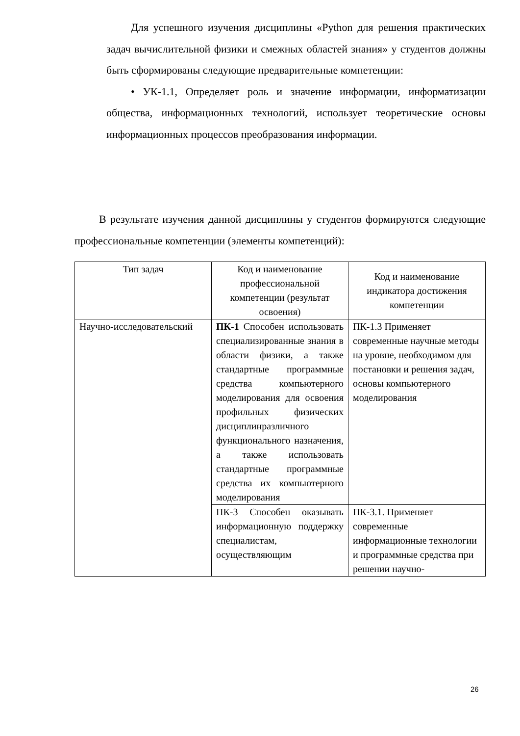Для успешного изучения дисциплины «Python для решения практических задач вычислительной физики и смежных областей знания» у студентов должны быть сформированы следующие предварительные компетенции:
• УК-1.1, Определяет роль и значение информации, информатизации общества, информационных технологий, использует теоретические основы информационных процессов преобразования информации.
В результате изучения данной дисциплины у студентов формируются следующие профессиональные компетенции (элементы компетенций):
| Тип задач | Код и наименование профессиональной компетенции (результат освоения) | Код и наименование индикатора достижения компетенции |
| --- | --- | --- |
| Научно-исследовательский | ПК-1 Способен использовать специализированные знания в области физики, а также стандартные программные средства компьютерного моделирования для освоения профильных физических дисциплинразличного функционального назначения, а также использовать стандартные программные средства их компьютерного моделирования | ПК-1.3 Применяет современные научные методы на уровне, необходимом для постановки и решения задач, основы компьютерного моделирования |
| | ПК-3 Способен оказывать информационную поддержку специалистам, осуществляющим | ПК-3.1. Применяет современные информационные технологии и программные средства при решении научно- |
26